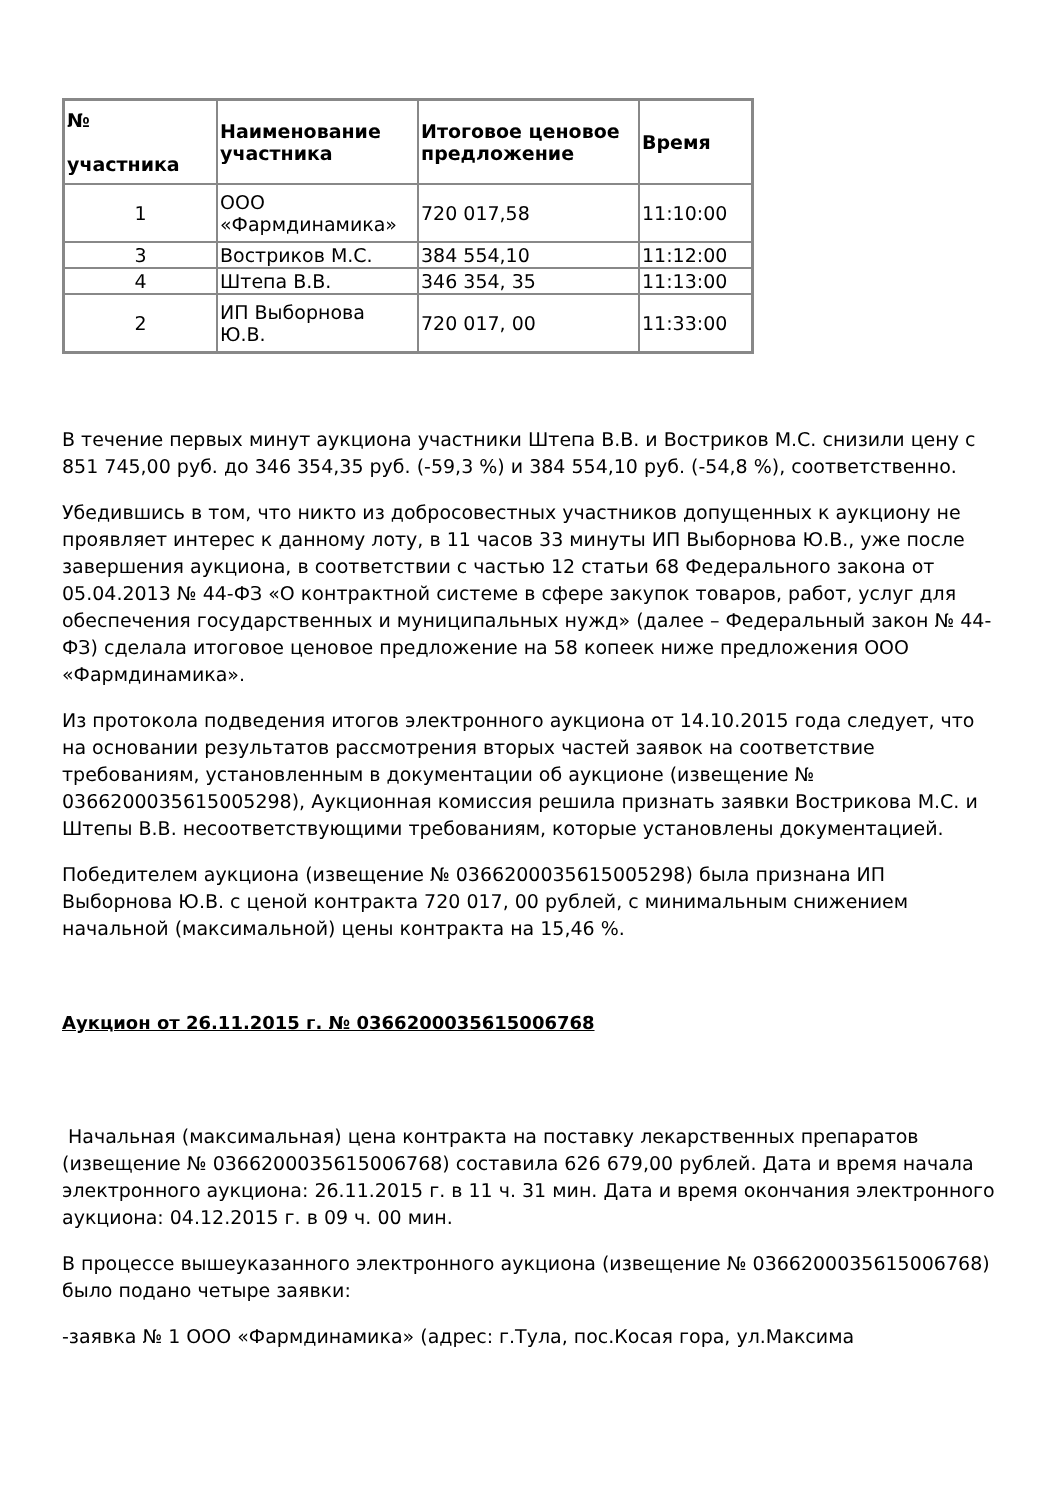| № участника | Наименование участника | Итоговое ценовое предложение | Время |
| --- | --- | --- | --- |
| 1 | ООО «Фармдинамика» | 720 017,58 | 11:10:00 |
| 3 | Востриков М.С. | 384 554,10 | 11:12:00 |
| 4 | Штепа В.В. | 346 354, 35 | 11:13:00 |
| 2 | ИП Выборнова Ю.В. | 720 017, 00 | 11:33:00 |
В течение первых минут аукциона участники Штепа В.В. и Востриков М.С. снизили цену с 851 745,00 руб. до 346 354,35 руб. (-59,3 %) и 384 554,10 руб. (-54,8 %), соответственно.
Убедившись в том, что никто из добросовестных участников допущенных к аукциону не проявляет интерес к данному лоту, в 11 часов 33 минуты ИП Выборнова Ю.В., уже после завершения аукциона, в соответствии с частью 12 статьи 68 Федерального закона от 05.04.2013 № 44-ФЗ «О контрактной системе в сфере закупок товаров, работ, услуг для обеспечения государственных и муниципальных нужд» (далее – Федеральный закон № 44-ФЗ) сделала итоговое ценовое предложение на 58 копеек ниже предложения ООО «Фармдинамика».
Из протокола подведения итогов электронного аукциона от 14.10.2015 года следует, что на основании результатов рассмотрения вторых частей заявок на соответствие требованиям, установленным в документации об аукционе (извещение № 0366200035615005298), Аукционная комиссия решила признать заявки Вострикова М.С. и Штепы В.В. несоответствующими требованиям, которые установлены документацией.
Победителем аукциона (извещение № 0366200035615005298) была признана ИП Выборнова Ю.В. с ценой контракта 720 017, 00 рублей, с минимальным снижением начальной (максимальной) цены контракта на 15,46 %.
Аукцион от 26.11.2015 г. № 0366200035615006768
Начальная (максимальная) цена контракта на поставку лекарственных препаратов (извещение № 0366200035615006768) составила 626 679,00 рублей. Дата и время начала электронного аукциона: 26.11.2015 г. в 11 ч. 31 мин. Дата и время окончания электронного аукциона: 04.12.2015 г. в 09 ч. 00 мин.
В процессе вышеуказанного электронного аукциона (извещение № 0366200035615006768) было подано четыре заявки:
-заявка № 1 ООО «Фармдинамика» (адрес: г.Тула, пос.Косая гора, ул.Максима